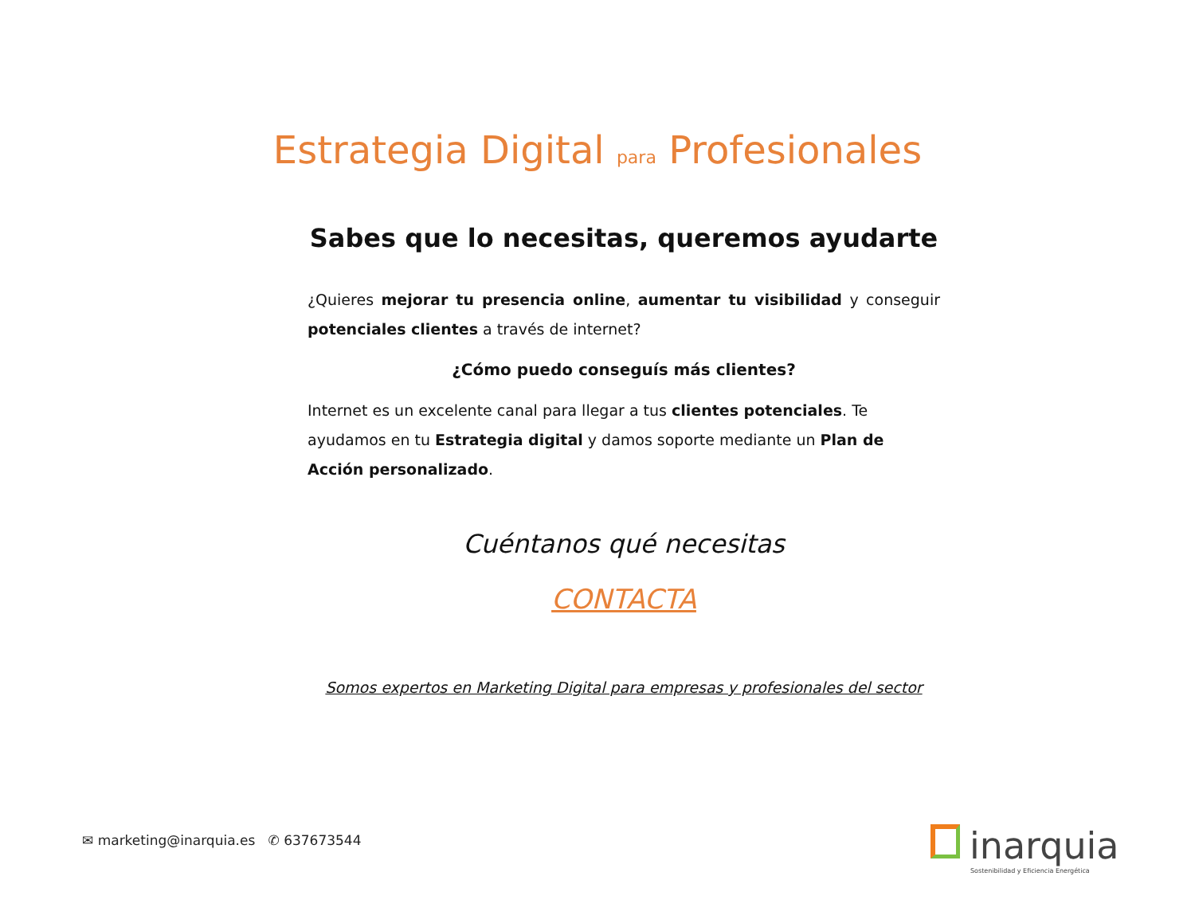Estrategia Digital para Profesionales
Sabes que lo necesitas, queremos ayudarte
¿Quieres mejorar tu presencia online, aumentar tu visibilidad y conseguir potenciales clientes a través de internet?
¿Cómo puedo conseguís más clientes?
Internet es un excelente canal para llegar a tus clientes potenciales. Te ayudamos en tu Estrategia digital y damos soporte mediante un Plan de Acción personalizado.
Cuéntanos qué necesitas
CONTACTA
Somos expertos en Marketing Digital para empresas y profesionales del sector
✉ marketing@inarquia.es ✆ 637673544
inarquia
Sostenibilidad y Eficiencia Energética